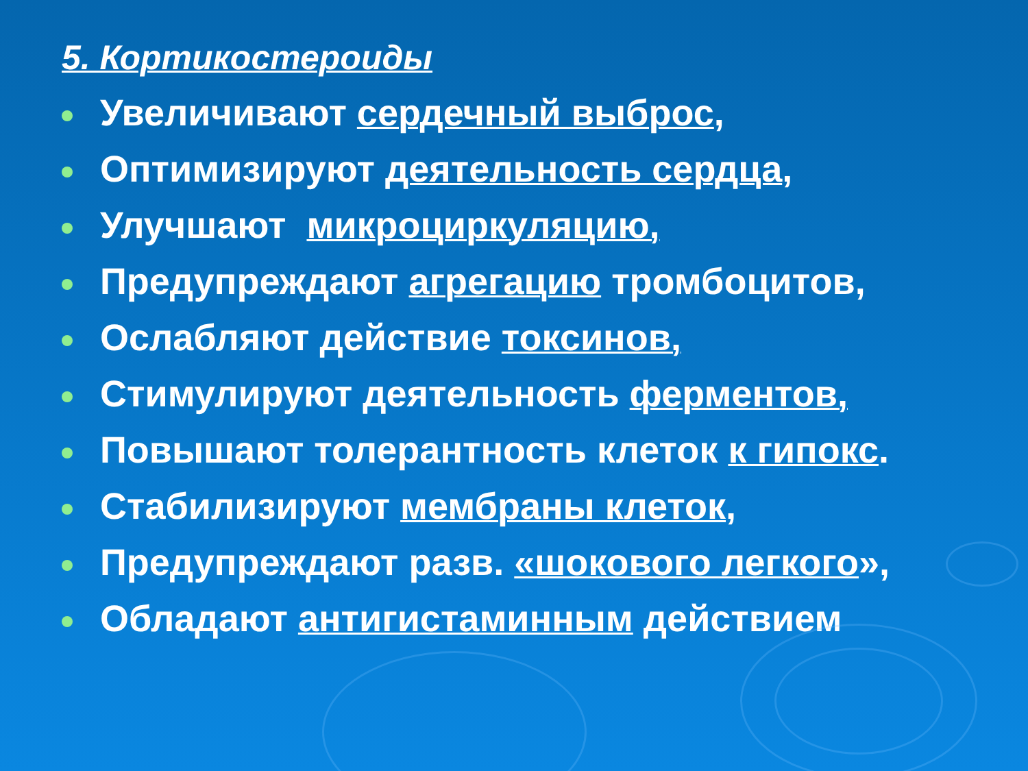5. Кортикостероиды
Увеличивают сердечный выброс,
Оптимизируют деятельность сердца,
Улучшают микроциркуляцию,
Предупреждают агрегацию тромбоцитов,
Ослабляют действие токсинов,
Стимулируют деятельность ферментов,
Повышают толерантность клеток к гипокс.
Стабилизируют мембраны клеток,
Предупреждают разв. «шокового легкого»,
Обладают антигистаминным действием